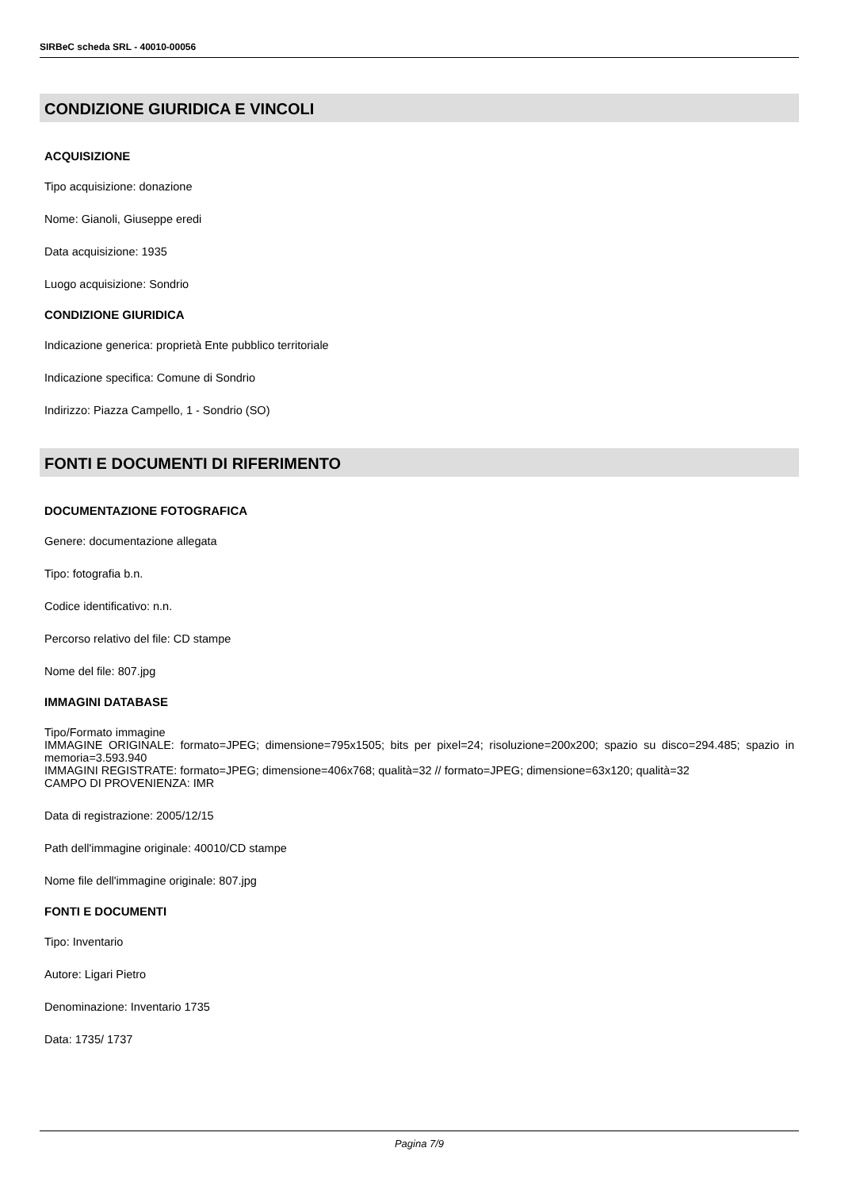SIRBeC scheda SRL - 40010-00056
CONDIZIONE GIURIDICA E VINCOLI
ACQUISIZIONE
Tipo acquisizione: donazione
Nome: Gianoli, Giuseppe eredi
Data acquisizione: 1935
Luogo acquisizione: Sondrio
CONDIZIONE GIURIDICA
Indicazione generica: proprietà Ente pubblico territoriale
Indicazione specifica: Comune di Sondrio
Indirizzo: Piazza Campello, 1 - Sondrio (SO)
FONTI E DOCUMENTI DI RIFERIMENTO
DOCUMENTAZIONE FOTOGRAFICA
Genere: documentazione allegata
Tipo: fotografia b.n.
Codice identificativo: n.n.
Percorso relativo del file: CD stampe
Nome del file: 807.jpg
IMMAGINI DATABASE
Tipo/Formato immagine
IMMAGINE ORIGINALE: formato=JPEG; dimensione=795x1505; bits per pixel=24; risoluzione=200x200; spazio su disco=294.485; spazio in memoria=3.593.940
IMMAGINI REGISTRATE: formato=JPEG; dimensione=406x768; qualità=32 // formato=JPEG; dimensione=63x120; qualità=32
CAMPO DI PROVENIENZA: IMR
Data di registrazione: 2005/12/15
Path dell'immagine originale: 40010/CD stampe
Nome file dell'immagine originale: 807.jpg
FONTI E DOCUMENTI
Tipo: Inventario
Autore: Ligari Pietro
Denominazione: Inventario 1735
Data: 1735/ 1737
Pagina 7/9